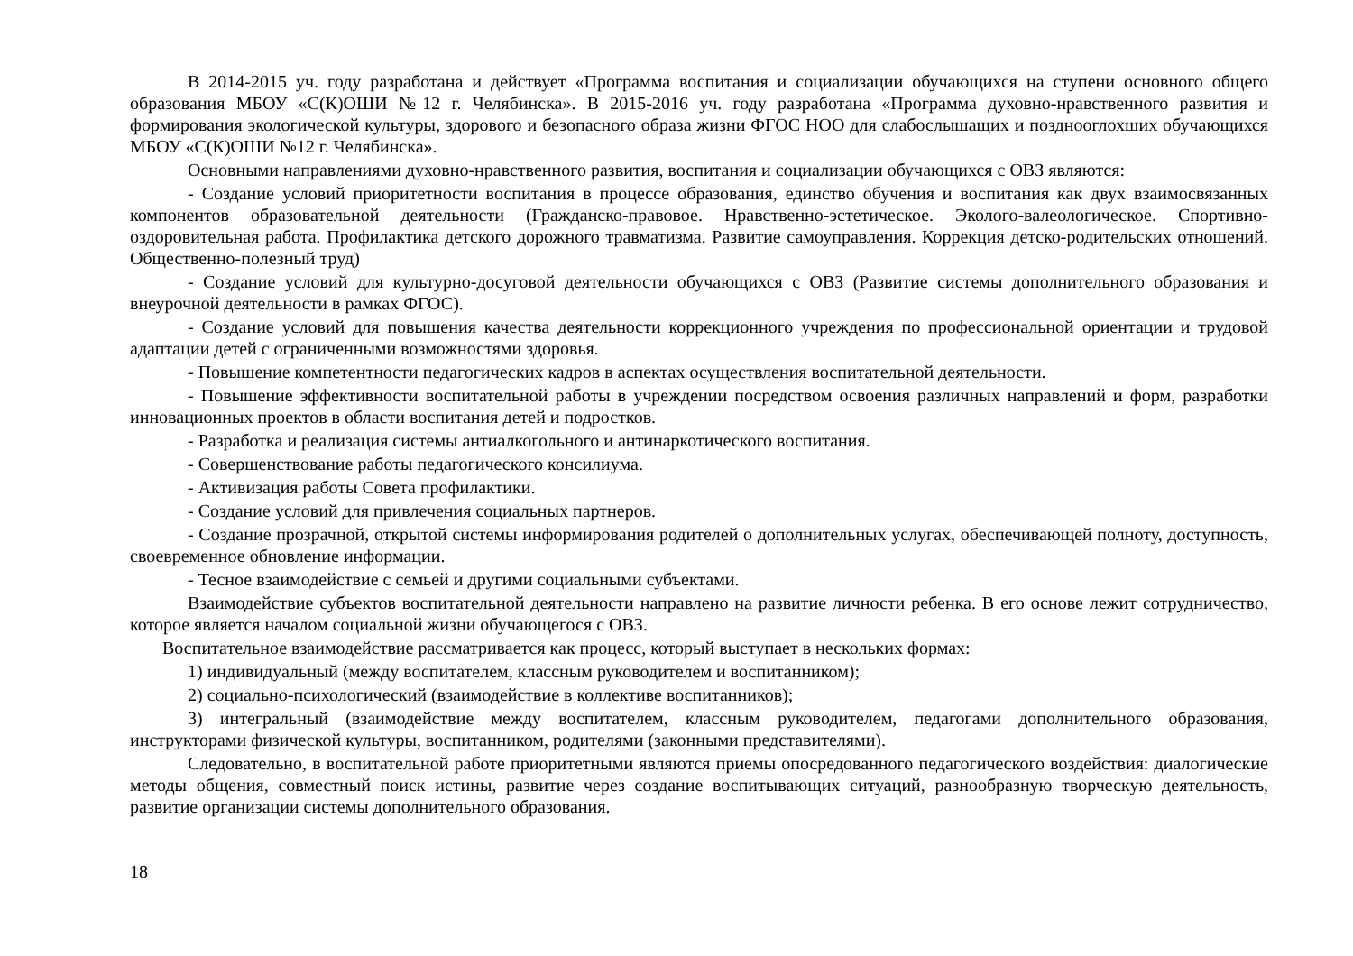В 2014-2015 уч. году разработана и действует «Программа воспитания и социализации обучающихся на ступени основного общего образования МБОУ «С(К)ОШИ №12 г. Челябинска». В 2015-2016 уч. году разработана «Программа духовно-нравственного развития и формирования экологической культуры, здорового и безопасного образа жизни ФГОС НОО для слабослышащих и позднооглохших обучающихся МБОУ «С(К)ОШИ №12 г. Челябинска».
Основными направлениями духовно-нравственного развития, воспитания и социализации обучающихся с ОВЗ являются:
- Создание условий приоритетности воспитания в процессе образования, единство обучения и воспитания как двух взаимосвязанных компонентов образовательной деятельности (Гражданско-правовое. Нравственно-эстетическое. Эколого-валеологическое. Спортивно-оздоровительная работа. Профилактика детского дорожного травматизма. Развитие самоуправления. Коррекция детско-родительских отношений. Общественно-полезный труд)
- Создание условий для культурно-досуговой деятельности обучающихся с ОВЗ (Развитие системы дополнительного образования и внеурочной деятельности в рамках ФГОС).
- Создание условий для повышения качества деятельности коррекционного учреждения по профессиональной ориентации и трудовой адаптации детей с ограниченными возможностями здоровья.
- Повышение компетентности педагогических кадров в аспектах осуществления воспитательной деятельности.
- Повышение эффективности воспитательной работы в учреждении посредством освоения различных направлений и форм, разработки инновационных проектов в области воспитания детей и подростков.
- Разработка и реализация системы антиалкогольного и антинаркотического воспитания.
- Совершенствование работы педагогического консилиума.
- Активизация работы Совета профилактики.
- Создание условий для привлечения социальных партнеров.
- Создание прозрачной, открытой системы информирования родителей о дополнительных услугах, обеспечивающей полноту, доступность, своевременное обновление информации.
- Тесное взаимодействие с семьей и другими социальными субъектами.
Взаимодействие субъектов воспитательной деятельности направлено на развитие личности ребенка. В его основе лежит сотрудничество, которое является началом социальной жизни обучающегося с ОВЗ.
Воспитательное взаимодействие рассматривается как процесс, который выступает в нескольких формах:
1) индивидуальный (между воспитателем, классным руководителем и воспитанником);
2) социально-психологический (взаимодействие в коллективе воспитанников);
3) интегральный (взаимодействие между воспитателем, классным руководителем, педагогами дополнительного образования, инструкторами физической культуры, воспитанником, родителями (законными представителями).
Следовательно, в воспитательной работе приоритетными являются приемы опосредованного педагогического воздействия: диалогические методы общения, совместный поиск истины, развитие через создание воспитывающих ситуаций, разнообразную творческую деятельность, развитие организации системы дополнительного образования.
18